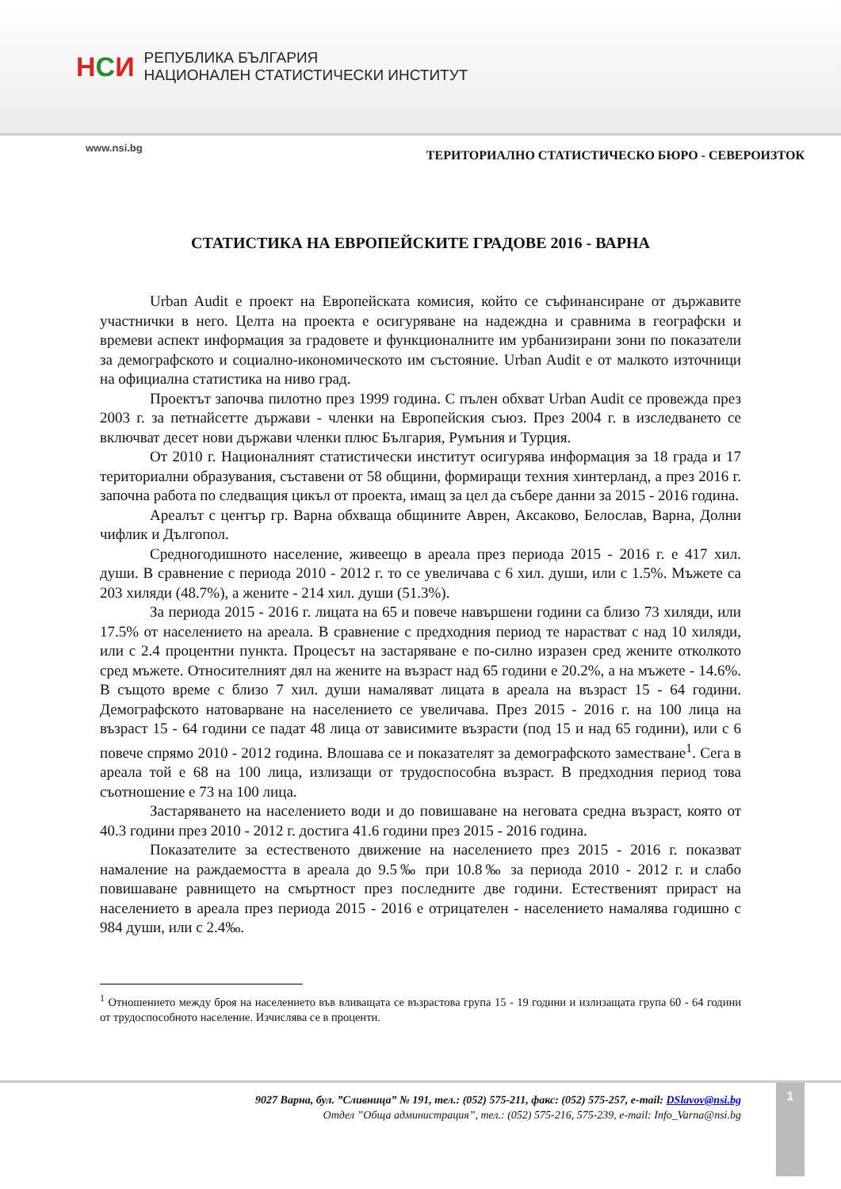НСИ
РЕПУБЛИКА БЪЛГАРИЯ
НАЦИОНАЛЕН СТАТИСТИЧЕСКИ ИНСТИТУТ
www.nsi.bg
ТЕРИТОРИАЛНО СТАТИСТИЧЕСКО БЮРО - СЕВЕРОИЗТОК
СТАТИСТИКА НА ЕВРОПЕЙСКИТЕ ГРАДОВЕ 2016 - ВАРНА
Urban Audit е проект на Европейската комисия, който се съфинансиране от държавите участнички в него. Целта на проекта е осигуряване на надеждна и сравнима в географски и времеви аспект информация за градовете и функционалните им урбанизирани зони по показатели за демографското и социално-икономическото им състояние. Urban Audit е от малкото източници на официална статистика на ниво град.
Проектът започва пилотно през 1999 година. С пълен обхват Urban Audit се провежда през 2003 г. за петнайсетте държави - членки на Европейския съюз. През 2004 г. в изследването се включват десет нови държави членки плюс България, Румъния и Турция.
От 2010 г. Националният статистически институт осигурява информация за 18 града и 17 териториални образувания, съставени от 58 общини, формиращи техния хинтерланд, а през 2016 г. започна работа по следващия цикъл от проекта, имащ за цел да събере данни за 2015 - 2016 година.
Ареалът с център гр. Варна обхваща общините Аврен, Аксаково, Белослав, Варна, Долни чифлик и Дългопол.
Средногодишното население, живеещо в ареала през периода 2015 - 2016 г. е 417 хил. души. В сравнение с периода 2010 - 2012 г. то се увеличава с 6 хил. души, или с 1.5%. Мъжете са 203 хиляди (48.7%), а жените - 214 хил. души (51.3%).
За периода 2015 - 2016 г. лицата на 65 и повече навършени години са близо 73 хиляди, или 17.5% от населението на ареала. В сравнение с предходния период те нарастват с над 10 хиляди, или с 2.4 процентни пункта. Процесът на застаряване е по-силно изразен сред жените отколкото сред мъжете. Относителният дял на жените на възраст над 65 години е 20.2%, а на мъжете - 14.6%. В същото време с близо 7 хил. души намаляват лицата в ареала на възраст 15 - 64 години. Демографското натоварване на населението се увеличава. През 2015 - 2016 г. на 100 лица на възраст 15 - 64 години се падат 48 лица от зависимите възрасти (под 15 и над 65 години), или с 6 повече спрямо 2010 - 2012 година. Влошава се и показателят за демографското заместване<sup>1</sup>. Сега в ареала той е 68 на 100 лица, излизащи от трудоспособна възраст. В предходния период това съотношение е 73 на 100 лица.
Застаряването на населението води и до повишаване на неговата средна възраст, която от 40.3 години през 2010 - 2012 г. достига 41.6 години през 2015 - 2016 година.
Показателите за естественото движение на населението през 2015 - 2016 г. показват намаление на раждаемостта в ареала до 9.5‰ при 10.8‰ за периода 2010 - 2012 г. и слабо повишаване равнището на смъртност през последните две години. Естественият прираст на населението в ареала през периода 2015 - 2016 е отрицателен - населението намалява годишно с 984 души, или с 2.4‰.
<sup>1</sup> Отношението между броя на населението във вливащата се възрастова група 15 - 19 години и излизащата група 60 - 64 години от трудоспособното население. Изчислява се в проценти.
9027 Варна, бул. ”Сливница” № 191, тел.: (052) 575-211, факс: (052) 575-257, e-mail: DSlavov@nsi.bg
Отдел ”Обща администрация”, тел.: (052) 575-216, 575-239, e-mail: Info_Varna@nsi.bg
1